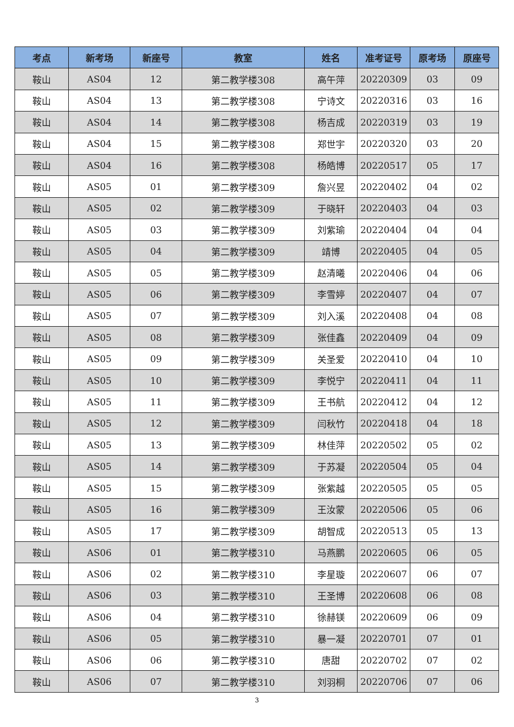| 考点 | 新考场 | 新座号 | 教室 | 姓名 | 准考证号 | 原考场 | 原座号 |
| --- | --- | --- | --- | --- | --- | --- | --- |
| 鞍山 | AS04 | 12 | 第二教学楼308 | 高午萍 | 20220309 | 03 | 09 |
| 鞍山 | AS04 | 13 | 第二教学楼308 | 宁诗文 | 20220316 | 03 | 16 |
| 鞍山 | AS04 | 14 | 第二教学楼308 | 杨吉成 | 20220319 | 03 | 19 |
| 鞍山 | AS04 | 15 | 第二教学楼308 | 郑世宇 | 20220320 | 03 | 20 |
| 鞍山 | AS04 | 16 | 第二教学楼308 | 杨皓博 | 20220517 | 05 | 17 |
| 鞍山 | AS05 | 01 | 第二教学楼309 | 詹兴昱 | 20220402 | 04 | 02 |
| 鞍山 | AS05 | 02 | 第二教学楼309 | 于晓轩 | 20220403 | 04 | 03 |
| 鞍山 | AS05 | 03 | 第二教学楼309 | 刘紫瑜 | 20220404 | 04 | 04 |
| 鞍山 | AS05 | 04 | 第二教学楼309 | 靖博 | 20220405 | 04 | 05 |
| 鞍山 | AS05 | 05 | 第二教学楼309 | 赵清曦 | 20220406 | 04 | 06 |
| 鞍山 | AS05 | 06 | 第二教学楼309 | 李雪婷 | 20220407 | 04 | 07 |
| 鞍山 | AS05 | 07 | 第二教学楼309 | 刘入溪 | 20220408 | 04 | 08 |
| 鞍山 | AS05 | 08 | 第二教学楼309 | 张佳鑫 | 20220409 | 04 | 09 |
| 鞍山 | AS05 | 09 | 第二教学楼309 | 关圣爱 | 20220410 | 04 | 10 |
| 鞍山 | AS05 | 10 | 第二教学楼309 | 李悦宁 | 20220411 | 04 | 11 |
| 鞍山 | AS05 | 11 | 第二教学楼309 | 王书航 | 20220412 | 04 | 12 |
| 鞍山 | AS05 | 12 | 第二教学楼309 | 闫秋竹 | 20220418 | 04 | 18 |
| 鞍山 | AS05 | 13 | 第二教学楼309 | 林佳萍 | 20220502 | 05 | 02 |
| 鞍山 | AS05 | 14 | 第二教学楼309 | 于苏凝 | 20220504 | 05 | 04 |
| 鞍山 | AS05 | 15 | 第二教学楼309 | 张紫越 | 20220505 | 05 | 05 |
| 鞍山 | AS05 | 16 | 第二教学楼309 | 王汝蒙 | 20220506 | 05 | 06 |
| 鞍山 | AS05 | 17 | 第二教学楼309 | 胡智成 | 20220513 | 05 | 13 |
| 鞍山 | AS06 | 01 | 第二教学楼310 | 马燕鹏 | 20220605 | 06 | 05 |
| 鞍山 | AS06 | 02 | 第二教学楼310 | 李星璇 | 20220607 | 06 | 07 |
| 鞍山 | AS06 | 03 | 第二教学楼310 | 王圣博 | 20220608 | 06 | 08 |
| 鞍山 | AS06 | 04 | 第二教学楼310 | 徐赫镁 | 20220609 | 06 | 09 |
| 鞍山 | AS06 | 05 | 第二教学楼310 | 暴一凝 | 20220701 | 07 | 01 |
| 鞍山 | AS06 | 06 | 第二教学楼310 | 唐甜 | 20220702 | 07 | 02 |
| 鞍山 | AS06 | 07 | 第二教学楼310 | 刘羽桐 | 20220706 | 07 | 06 |
3